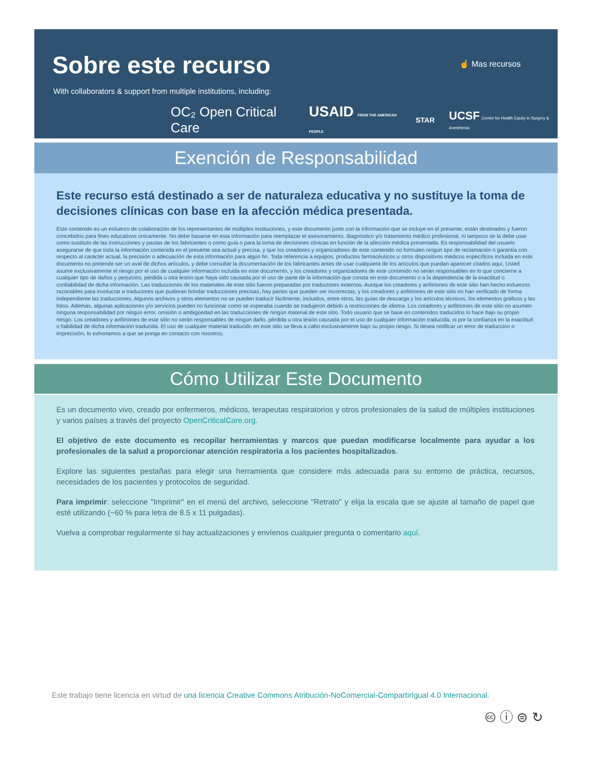Sobre este recurso ☝ Mas recursos
With collaborators & support from multiple institutions, including:
OC₂ Open Critical Care USAID FROM THE AMERICAN PEOPLE STAR UCSF Center for Health Equity in Surgery & Anesthesia
Exención de Responsabilidad
Este recurso está destinado a ser de naturaleza educativa y no sustituye la toma de decisiones clínicas con base en la afección médica presentada.
Este contenido es un esfuerzo de colaboración de los representantes de múltiples instituciones, y este documento junto con la información que se incluye en el presente, están destinados y fueron concebidos para fines educativos únicamente. No debe basarse en esta información para reemplazar el asesoramiento, diagnóstico y/o tratamiento médico profesional, ni tampoco se la debe usar como sustituto de las instrucciones y pautas de los fabricantes o como guía o para la toma de decisiones clínicas en función de la afección médica presentada. Es responsabilidad del usuario asegurarse de que toda la información contenida en el presente sea actual y precisa, y que los creadores y organizadores de este contenido no formulen ningún tipo de reclamación o garantía con respecto al carácter actual, la precisión o adecuación de esta información para algún fin. Toda referencia a equipos, productos farmacéuticos u otros dispositivos médicos específicos incluida en este documento no pretende ser un aval de dichos artículos, y debe consultar la documentación de los fabricantes antes de usar cualquiera de los artículos que puedan aparecer citados aquí. Usted asume exclusivamente el riesgo por el uso de cualquier información incluida en este documento, y los creadores y organizadores de este contenido no serán responsables en lo que concierne a cualquier tipo de daños y perjuicios, pérdida u otra lesión que haya sido causada por el uso de parte de la información que consta en este documento o a la dependencia de la exactitud o confiabilidad de dicha información. Las traducciones de los materiales de este sitio fueron preparadas por traductores externos. Aunque los creadores y anfitriones de este sitio han hecho esfuerzos razonables para involucrar a traductores que pudieran brindar traducciones precisas, hay partes que pueden ser incorrectas, y los creadores y anfitriones de este sitio no han verificado de forma independiente las traducciones. Algunos archivos y otros elementos no se pueden traducir fácilmente, incluidos, entre otros, las guías de descarga y los artículos técnicos, los elementos gráficos y las fotos. Además, algunas aplicaciones y/o servicios pueden no funcionar como se esperaba cuando se tradujeron debido a restricciones de idioma. Los creadores y anfitriones de este sitio no asumen ninguna responsabilidad por ningún error, omisión o ambigüedad en las traducciones de ningún material de este sitio. Todo usuario que se base en contenidos traducidos lo hace bajo su propio riesgo. Los creadores y anfitriones de este sitio no serán responsables de ningún daño, pérdida u otra lesión causada por el uso de cualquier información traducida, ni por la confianza en la exactitud o fiabilidad de dicha información traducida. El uso de cualquier material traducido en este sitio se lleva a cabo exclusivamente bajo su propio riesgo. Si desea notificar un error de traducción o imprecisión, lo exhortamos a que se ponga en contacto con nosotros.
Cómo Utilizar Este Documento
Es un documento vivo, creado por enfermeros, médicos, terapeutas respiratorios y otros profesionales de la salud de múltiples instituciones y varios países a través del proyecto OpenCriticalCare.org.
El objetivo de este documento es recopilar herramientas y marcos que puedan modificarse localmente para ayudar a los profesionales de la salud a proporcionar atención respiratoria a los pacientes hospitalizados.
Explore las siguientes pestañas para elegir una herramienta que considere más adecuada para su entorno de práctica, recursos, necesidades de los pacientes y protocolos de seguridad.
Para imprimir: seleccione "Imprimir" en el menú del archivo, seleccione "Retrato" y elija la escala que se ajuste al tamaño de papel que esté utilizando (~60 % para letra de 8.5 x 11 pulgadas).
Vuelva a comprobar regularmente si hay actualizaciones y envíenos cualquier pregunta o comentario aquí.
Este trabajo tiene licencia en virtud de una licencia Creative Commons Atribución-NoComercial-CompartirIgual 4.0 Internacional.
🅭 ⓘ ⊜ ↻